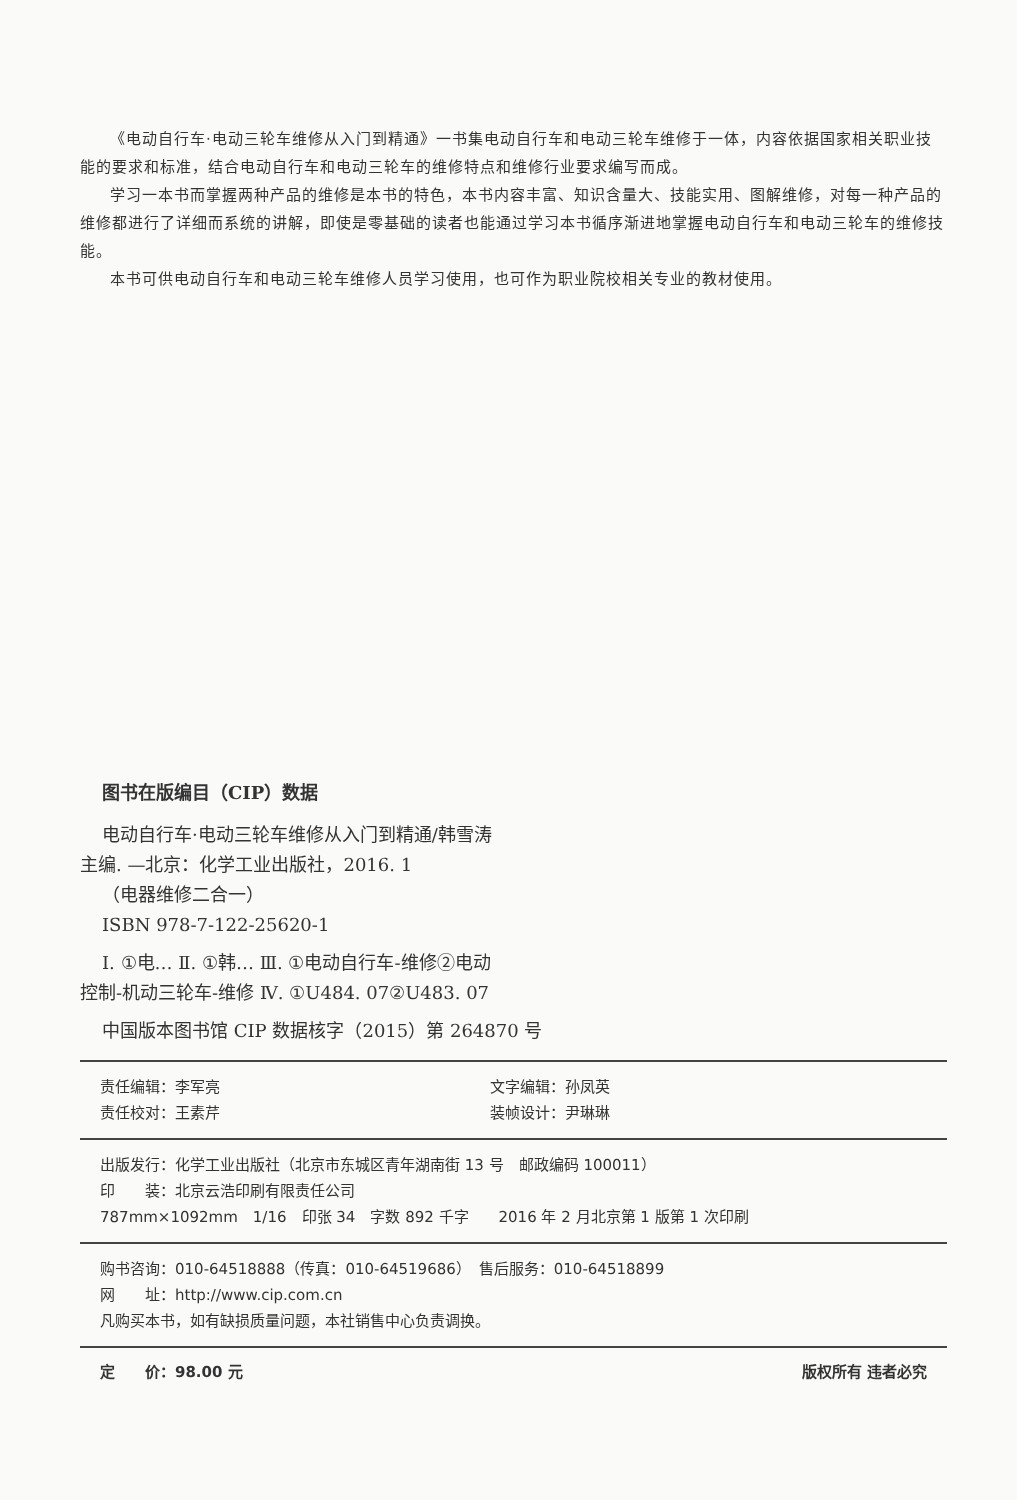《电动自行车·电动三轮车维修从入门到精通》一书集电动自行车和电动三轮车维修于一体，内容依据国家相关职业技能的要求和标准，结合电动自行车和电动三轮车的维修特点和维修行业要求编写而成。
学习一本书而掌握两种产品的维修是本书的特色，本书内容丰富、知识含量大、技能实用、图解维修，对每一种产品的维修都进行了详细而系统的讲解，即使是零基础的读者也能通过学习本书循序渐进地掌握电动自行车和电动三轮车的维修技能。
本书可供电动自行车和电动三轮车维修人员学习使用，也可作为职业院校相关专业的教材使用。
图书在版编目（CIP）数据
电动自行车·电动三轮车维修从入门到精通/韩雪涛
主编. —北京：化学工业出版社，2016. 1
（电器维修二合一）
ISBN 978-7-122-25620-1
Ⅰ. ①电… Ⅱ. ①韩… Ⅲ. ①电动自行车-维修②电动
控制-机动三轮车-维修 Ⅳ. ①U484. 07②U483. 07
中国版本图书馆 CIP 数据核字（2015）第 264870 号
责任编辑：李军亮 文字编辑：孙凤英
责任校对：王素芹 装帧设计：尹琳琳
出版发行：化学工业出版社（北京市东城区青年湖南街 13 号　邮政编码 100011）
印　　装：北京云浩印刷有限责任公司
787mm×1092mm　1/16　印张 34　字数 892 千字　　2016 年 2 月北京第 1 版第 1 次印刷
购书咨询：010-64518888（传真：010-64519686）　售后服务：010-64518899
网　　址：http://www.cip.com.cn
凡购买本书，如有缺损质量问题，本社销售中心负责调换。
定　　价：98.00 元 版权所有 违者必究